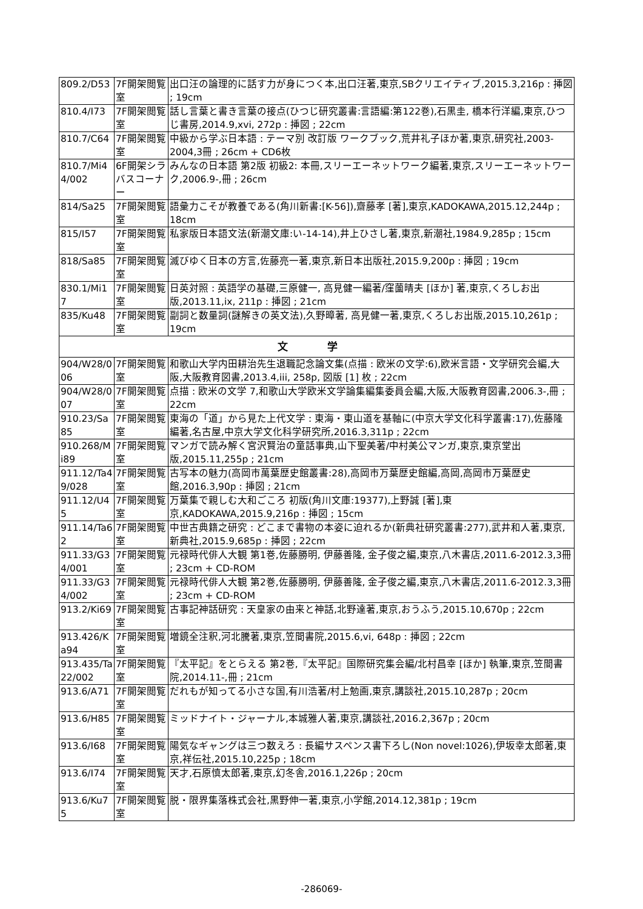| 809.2/D53 | 7F開架閲覧室 | 出口汪の論理的に話す力が身につく本,出口汪著,東京,SBクリエイティブ,2015.3,216p : 挿図 ; 19cm |
| 810.4/I73 | 7F開架閲覧室 | 話し言葉と書き言葉の接点(ひつじ研究叢書:言語編:第122巻),石黒圭, 橋本行洋編,東京,ひつじ書房,2014.9,xvi, 272p : 挿図 ; 22cm |
| 810.7/C64 | 7F開架閲覧室 | 中級から学ぶ日本語 : テーマ別 改訂版 ワークブック,荒井礼子ほか著,東京,研究社,2003-2004,3冊 ; 26cm + CD6枚 |
| 810.7/Mi44/002 | 6F開架シラバスコーナー | みんなの日本語 第2版 初級2: 本冊,スリーエーネットワーク編著,東京,スリーエーネットワーク,2006.9-,冊 ; 26cm |
| 814/Sa25 | 7F開架閲覧室 | 語彙力こそが教養である(角川新書:[K-56]),齋藤孝 [著],東京,KADOKAWA,2015.12,244p ; 18cm |
| 815/I57 | 7F開架閲覧室 | 私家版日本語文法(新潮文庫:い-14-14),井上ひさし著,東京,新潮社,1984.9,285p ; 15cm |
| 818/Sa85 | 7F開架閲覧室 | 滅びゆく日本の方言,佐藤亮一著,東京,新日本出版社,2015.9,200p : 挿図 ; 19cm |
| 830.1/Mi17 | 7F開架閲覧室 | 日英対照 : 英語学の基礎,三原健一, 高見健一編著/窪薗晴夫 [ほか] 著,東京,くろしお出版,2013.11,ix, 211p : 挿図 ; 21cm |
| 835/Ku48 | 7F開架閲覧室 | 副詞と数量詞(謎解きの英文法),久野暲著, 高見健一著,東京,くろしお出版,2015.10,261p ; 19cm |
| 文 学 | | |
| 904/W28/006 | 7F開架閲覧室 | 和歌山大学内田耕治先生退職記念論文集(点描 : 欧米の文学:6),欧米言語・文学研究会編,大阪,大阪教育図書,2013.4,iii, 258p, 図版 [1] 枚 ; 22cm |
| 904/W28/007 | 7F開架閲覧室 | 点描 : 欧米の文学 7,和歌山大学欧米文学論集編集委員会編,大阪,大阪教育図書,2006.3-,冊 ; 22cm |
| 910.23/Sa85 | 7F開架閲覧室 | 東海の「道」から見た上代文学 : 東海・東山道を基軸に(中京大学文化科学叢書:17),佐藤隆編著,名古屋,中京大学文化科学研究所,2016.3,311p ; 22cm |
| 910.268/Mi89 | 7F開架閲覧室 | マンガで読み解く宮沢賢治の童話事典,山下聖美著/中村美公マンガ,東京,東京堂出版,2015.11,255p ; 21cm |
| 911.12/Ta49/028 | 7F開架閲覧室 | 古写本の魅力(高岡市萬葉歴史館叢書:28),高岡市万葉歴史館編,高岡,高岡市万葉歴史館,2016.3,90p : 挿図 ; 21cm |
| 911.12/U45 | 7F開架閲覧室 | 万葉集で親しむ大和ごころ 初版(角川文庫:19377),上野誠 [著],東京,KADOKAWA,2015.9,216p : 挿図 ; 15cm |
| 911.14/Ta62 | 7F開架閲覧室 | 中世古典籍之研究 : どこまで書物の本姿に迫れるか(新典社研究叢書:277),武井和人著,東京,新典社,2015.9,685p : 挿図 ; 22cm |
| 911.33/G34/001 | 7F開架閲覧室 | 元禄時代俳人大観 第1巻,佐藤勝明, 伊藤善隆, 金子俊之編,東京,八木書店,2011.6-2012.3,3冊 ; 23cm + CD-ROM |
| 911.33/G34/002 | 7F開架閲覧室 | 元禄時代俳人大観 第2巻,佐藤勝明, 伊藤善隆, 金子俊之編,東京,八木書店,2011.6-2012.3,3冊 ; 23cm + CD-ROM |
| 913.2/Ki69 | 7F開架閲覧室 | 古事記神話研究 : 天皇家の由来と神話,北野達著,東京,おうふう,2015.10,670p ; 22cm |
| 913.426/Ka94 | 7F開架閲覧室 | 増鏡全注釈,河北騰著,東京,笠間書院,2015.6,vi, 648p : 挿図 ; 22cm |
| 913.435/Ta22/002 | 7F開架閲覧室 | 『太平記』をとらえる 第2巻,『太平記』国際研究集会編/北村昌幸 [ほか] 執筆,東京,笠間書院,2014.11-,冊 ; 21cm |
| 913.6/A71 | 7F開架閲覧室 | だれもが知ってる小さな国,有川浩著/村上勉画,東京,講談社,2015.10,287p ; 20cm |
| 913.6/H85 | 7F開架閲覧室 | ミッドナイト・ジャーナル,本城雅人著,東京,講談社,2016.2,367p ; 20cm |
| 913.6/I68 | 7F開架閲覧室 | 陽気なギャングは三つ数えろ : 長編サスペンス書下ろし(Non novel:1026),伊坂幸太郎著,東京,祥伝社,2015.10,225p ; 18cm |
| 913.6/I74 | 7F開架閲覧室 | 天才,石原慎太郎著,東京,幻冬舎,2016.1,226p ; 20cm |
| 913.6/Ku75 | 7F開架閲覧室 | 脱・限界集落株式会社,黒野伸一著,東京,小学館,2014.12,381p ; 19cm |
-286069-